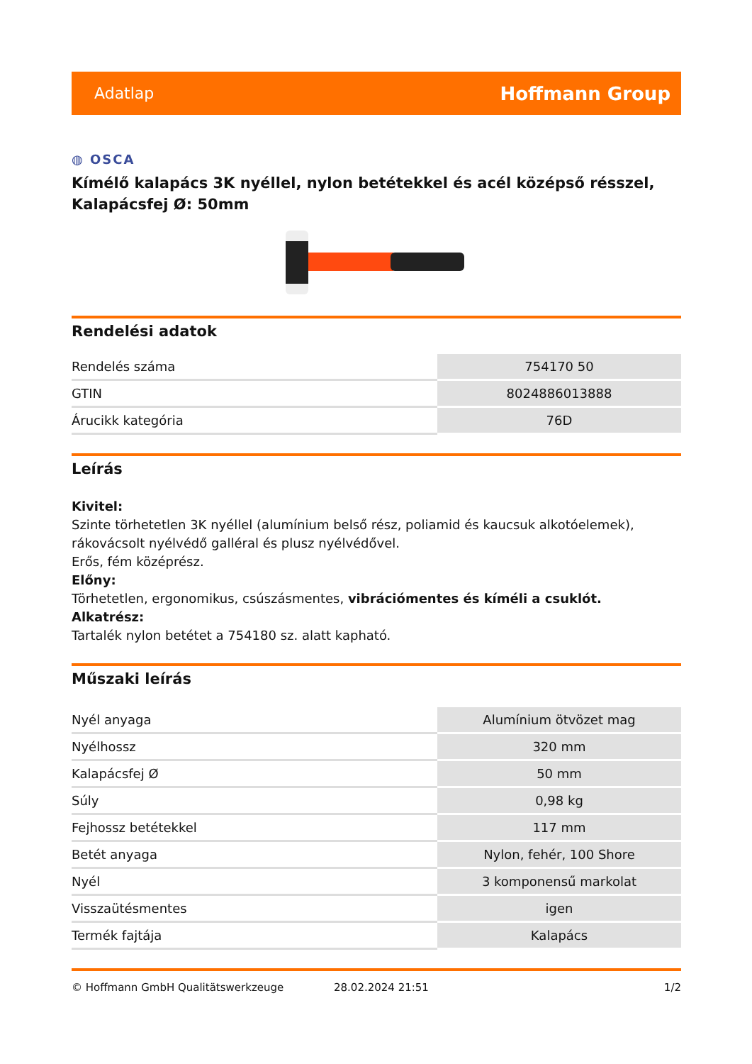Adatlap Hoffmann Group
◍ OSCA
Kímélő kalapács 3K nyéllel, nylon betétekkel és acél középső résszel, Kalapácsfej Ø: 50mm
Rendelési adatok
| Rendelés száma | 754170 50 |
| GTIN | 8024886013888 |
| Árucikk kategória | 76D |
Leírás
Kivitel:
Szinte törhetetlen 3K nyéllel (alumínium belső rész, poliamid és kaucsuk alkotóelemek), rákovácsolt nyélvédő galléral és plusz nyélvédővel.
Erős, fém középrész.
Előny:
Törhetetlen, ergonomikus, csúszásmentes, vibrációmentes és kíméli a csuklót.
Alkatrész:
Tartalék nylon betétet a 754180 sz. alatt kapható.
Műszaki leírás
| Nyél anyaga | Alumínium ötvözet mag |
| Nyélhossz | 320 mm |
| Kalapácsfej Ø | 50 mm |
| Súly | 0,98 kg |
| Fejhossz betétekkel | 117 mm |
| Betét anyaga | Nylon, fehér, 100 Shore |
| Nyél | 3 komponensű markolat |
| Visszaütésmentes | igen |
| Termék fajtája | Kalapács |
© Hoffmann GmbH Qualitätswerkzeuge 28.02.2024 21:51 1/2